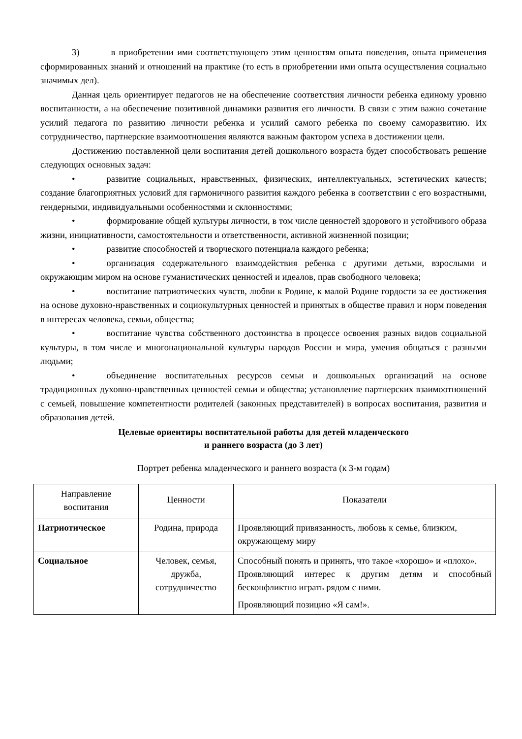3) в приобретении ими соответствующего этим ценностям опыта поведения, опыта применения сформированных знаний и отношений на практике (то есть в приобретении ими опыта осуществления социально значимых дел).
Данная цель ориентирует педагогов не на обеспечение соответствия личности ребенка единому уровню воспитанности, а на обеспечение позитивной динамики развития его личности. В связи с этим важно сочетание усилий педагога по развитию личности ребенка и усилий самого ребенка по своему саморазвитию. Их сотрудничество, партнерские взаимоотношения являются важным фактором успеха в достижении цели.
Достижению поставленной цели воспитания детей дошкольного возраста будет способствовать решение следующих основных задач:
• развитие социальных, нравственных, физических, интеллектуальных, эстетических качеств; создание благоприятных условий для гармоничного развития каждого ребенка в соответствии с его возрастными, гендерными, индивидуальными особенностями и склонностями;
• формирование общей культуры личности, в том числе ценностей здорового и устойчивого образа жизни, инициативности, самостоятельности и ответственности, активной жизненной позиции;
• развитие способностей и творческого потенциала каждого ребенка;
• организация содержательного взаимодействия ребенка с другими детьми, взрослыми и окружающим миром на основе гуманистических ценностей и идеалов, прав свободного человека;
• воспитание патриотических чувств, любви к Родине, к малой Родине гордости за ее достижения на основе духовно-нравственных и социокультурных ценностей и принятых в обществе правил и норм поведения в интересах человека, семьи, общества;
• воспитание чувства собственного достоинства в процессе освоения разных видов социальной культуры, в том числе и многонациональной культуры народов России и мира, умения общаться с разными людьми;
• объединение воспитательных ресурсов семьи и дошкольных организаций на основе традиционных духовно-нравственных ценностей семьи и общества; установление партнерских взаимоотношений с семьей, повышение компетентности родителей (законных представителей) в вопросах воспитания, развития и образования детей.
Целевые ориентиры воспитательной работы для детей младенческого
и раннего возраста (до 3 лет)
Портрет ребенка младенческого и раннего возраста (к 3-м годам)
| Направление воспитания | Ценности | Показатели |
| Патриотическое | Родина, природа | Проявляющий привязанность, любовь к семье, близким, окружающему миру |
| Социальное | Человек, семья, дружба, сотрудничество | Способный понять и принять, что такое «хорошо» и «плохо». Проявляющий интерес к другим детям и способный бесконфликтно играть рядом с ними. Проявляющий позицию «Я сам!». |